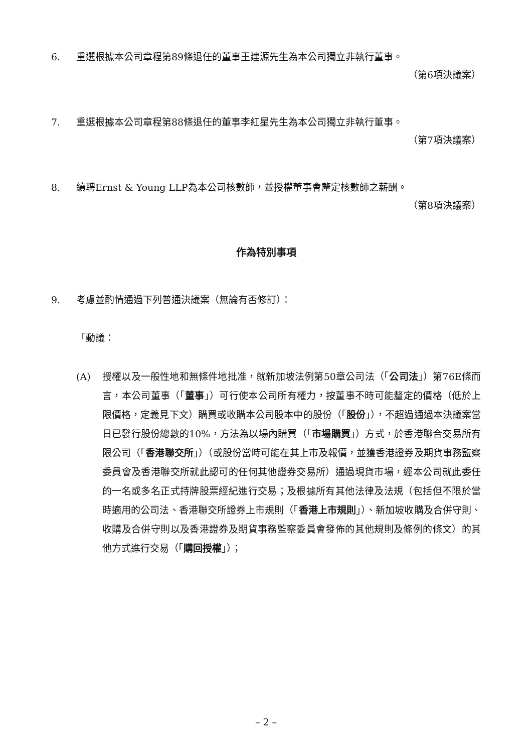6. 重選根據本公司章程第89條退任的董事王建源先生為本公司獨立非執行董事。
（第6項決議案）
7. 重選根據本公司章程第88條退任的董事李紅星先生為本公司獨立非執行董事。
（第7項決議案）
8. 續聘Ernst & Young LLP為本公司核數師，並授權董事會釐定核數師之薪酬。
（第8項決議案）
作為特別事項
9. 考慮並酌情通過下列普通決議案（無論有否修訂）：
「動議：
(A) 授權以及一般性地和無條件地批准，就新加坡法例第50章公司法（「公司法」）第76E條而言，本公司董事（「董事」）可行使本公司所有權力，按董事不時可能釐定的價格（低於上限價格，定義見下文）購買或收購本公司股本中的股份（「股份」），不超過通過本決議案當日已發行股份總數的10%，方法為以場內購買（「市場購買」）方式，於香港聯合交易所有限公司（「香港聯交所」）（或股份當時可能在其上市及報價，並獲香港證券及期貨事務監察委員會及香港聯交所就此認可的任何其他證券交易所）通過現貨市場，經本公司就此委任的一名或多名正式持牌股票經紀進行交易；及根據所有其他法律及法規（包括但不限於當時適用的公司法、香港聯交所證券上市規則（「香港上市規則」）、新加坡收購及合併守則、收購及合併守則以及香港證券及期貨事務監察委員會發佈的其他規則及條例的條文）的其他方式進行交易（「購回授權」）；
– 2 –